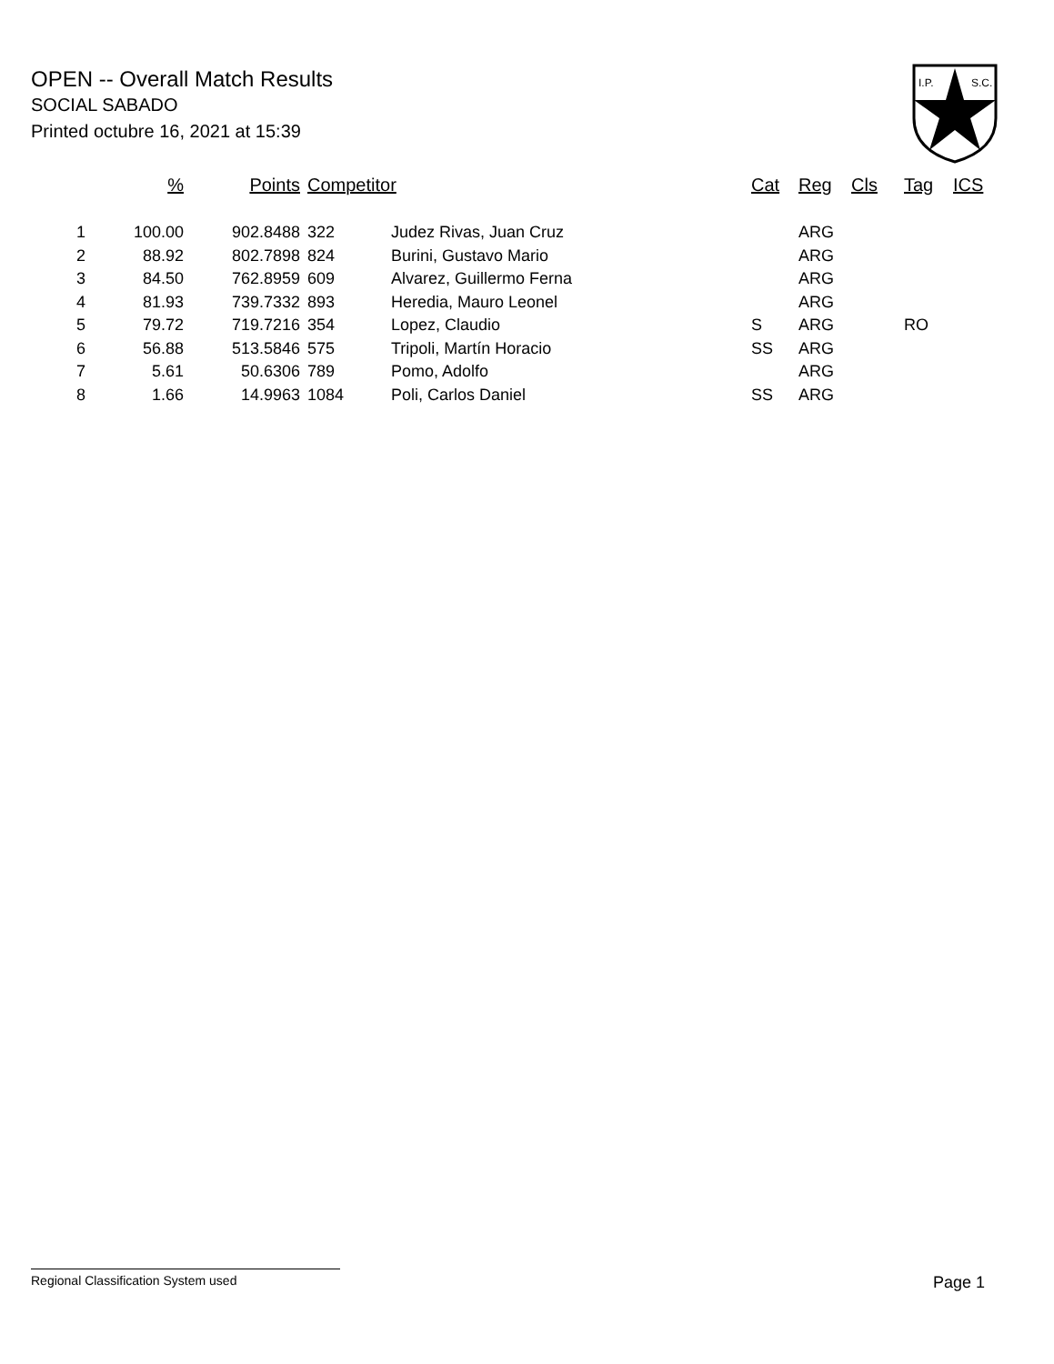OPEN -- Overall Match Results
SOCIAL SABADO
Printed octubre 16, 2021 at 15:39
I.P.
S.C.
| | % | Points | Competitor | | Cat | Reg | Cls | Tag | ICS |
| --- | --- | --- | --- | --- | --- | --- | --- | --- | --- |
| 1 | 100.00 | 902.8488 | 322 | Judez Rivas, Juan Cruz | | ARG | | | |
| 2 | 88.92 | 802.7898 | 824 | Burini, Gustavo Mario | | ARG | | | |
| 3 | 84.50 | 762.8959 | 609 | Alvarez, Guillermo Ferna | | ARG | | | |
| 4 | 81.93 | 739.7332 | 893 | Heredia, Mauro Leonel | | ARG | | | |
| 5 | 79.72 | 719.7216 | 354 | Lopez, Claudio | S | ARG | | RO | |
| 6 | 56.88 | 513.5846 | 575 | Tripoli, Martín Horacio | SS | ARG | | | |
| 7 | 5.61 | 50.6306 | 789 | Pomo, Adolfo | | ARG | | | |
| 8 | 1.66 | 14.9963 | 1084 | Poli, Carlos Daniel | SS | ARG | | | |
Regional Classification System used Page 1